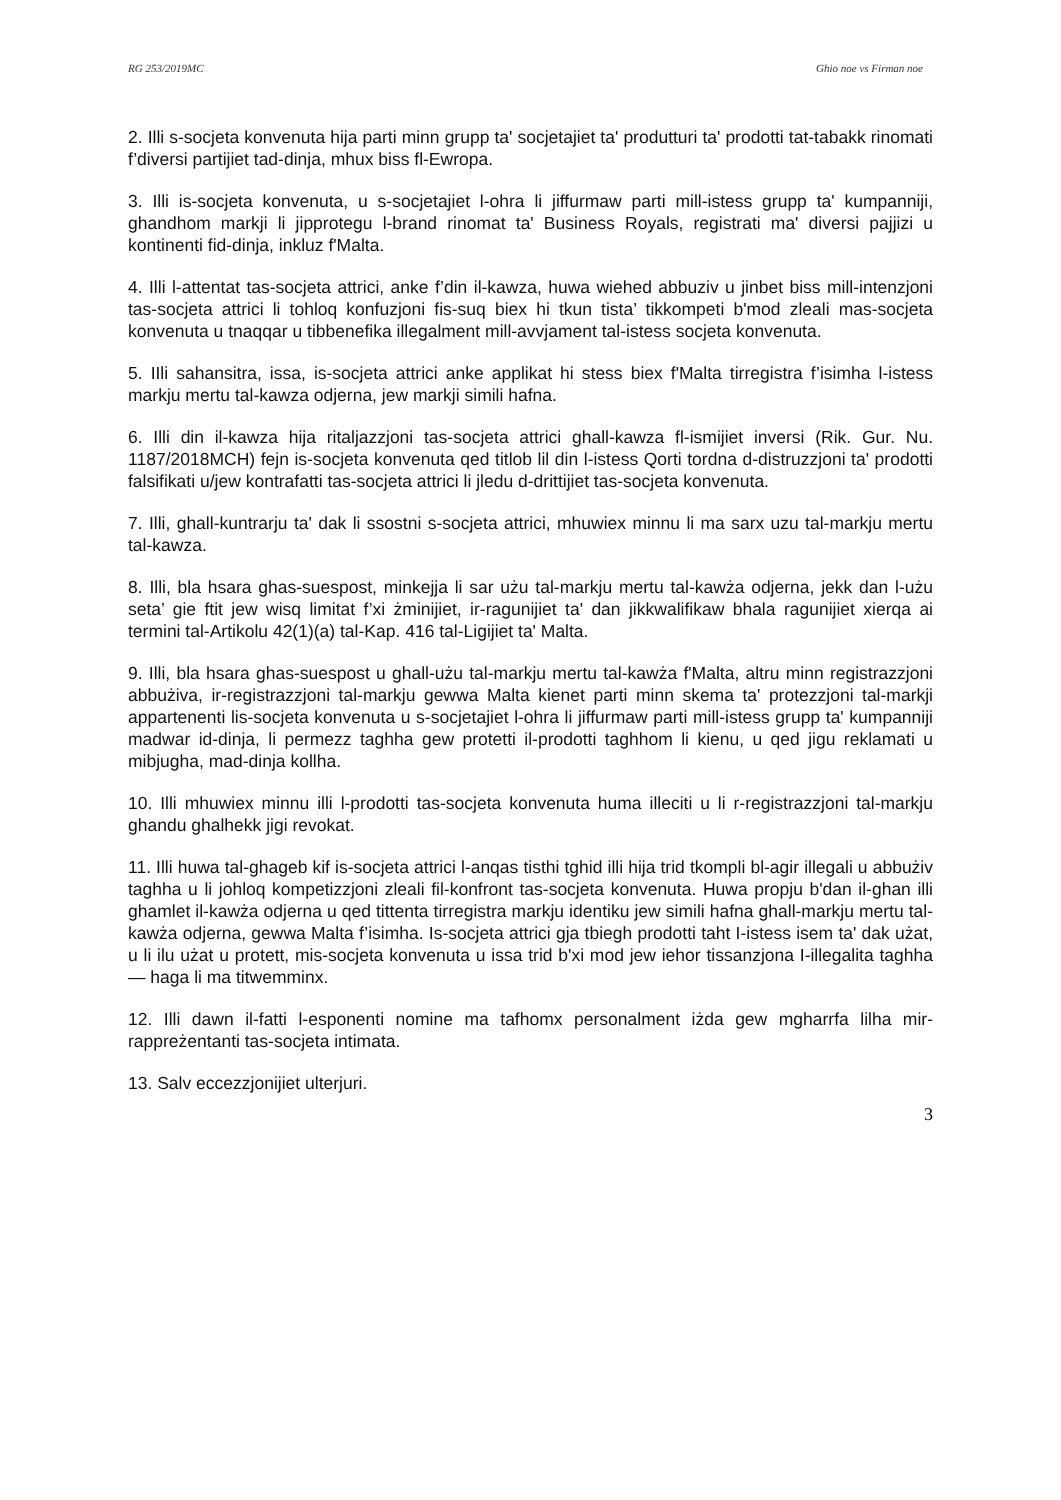RG 253/2019MC Ghio noe vs Firman noe
2. Illi s-socjeta konvenuta hija parti minn grupp ta' socjetajiet ta' produtturi ta' prodotti tat-tabakk rinomati f’diversi partijiet tad-dinja, mhux biss fl-Ewropa.
3. Illi is-socjeta konvenuta, u s-socjetajiet l-ohra li jiffurmaw parti mill-istess grupp ta' kumpanniji, ghandhom markji li jipprotegu l-brand rinomat ta' Business Royals, registrati ma' diversi pajjizi u kontinenti fid-dinja, inkluz f'Malta.
4. Illi l-attentat tas-socjeta attrici, anke f’din il-kawza, huwa wiehed abbuziv u jinbet biss mill-intenzjoni tas-socjeta attrici li tohloq konfuzjoni fis-suq biex hi tkun tista’ tikkompeti b'mod zleali mas-socjeta konvenuta u tnaqqar u tibbenefika illegalment mill-avvjament tal-istess socjeta konvenuta.
5. IIli sahansitra, issa, is-socjeta attrici anke applikat hi stess biex f'Malta tirregistra f’isimha l-istess markju mertu tal-kawza odjerna, jew markji simili hafna.
6. Illi din il-kawza hija ritaljazzjoni tas-socjeta attrici ghall-kawza fl-ismijiet inversi (Rik. Gur. Nu. 1187/2018MCH) fejn is-socjeta konvenuta qed titlob lil din l-istess Qorti tordna d-distruzzjoni ta' prodotti falsifikati u/jew kontrafatti tas-socjeta attrici li jledu d-drittijiet tas-socjeta konvenuta.
7. Illi, ghall-kuntrarju ta' dak li ssostni s-socjeta attrici, mhuwiex minnu li ma sarx uzu tal-markju mertu tal-kawza.
8. Illi, bla hsara ghas-suespost, minkejja li sar użu tal-markju mertu tal-kawża odjerna, jekk dan l-użu seta’ gie ftit jew wisq limitat f’xi żminijiet, ir-ragunijiet ta' dan jikkwalifikaw bhala ragunijiet xierqa ai termini tal-Artikolu 42(1)(a) tal-Kap. 416 tal-Ligijiet ta' Malta.
9. Illi, bla hsara ghas-suespost u ghall-użu tal-markju mertu tal-kawża f'Malta, altru minn registrazzjoni abbużiva, ir-registrazzjoni tal-markju gewwa Malta kienet parti minn skema ta' protezzjoni tal-markji appartenenti lis-socjeta konvenuta u s-socjetajiet l-ohra li jiffurmaw parti mill-istess grupp ta' kumpanniji madwar id-dinja, li permezz taghha gew protetti il-prodotti taghhom li kienu, u qed jigu reklamati u mibjugha, mad-dinja kollha.
10. Illi mhuwiex minnu illi l-prodotti tas-socjeta konvenuta huma illeciti u li r-registrazzjoni tal-markju ghandu ghalhekk jigi revokat.
11. Illi huwa tal-ghageb kif is-socjeta attrici l-anqas tisthi tghid illi hija trid tkompli bl-agir illegali u abbużiv taghha u li johloq kompetizzjoni zleali fil-konfront tas-socjeta konvenuta. Huwa propju b'dan il-ghan illi ghamlet il-kawża odjerna u qed tittenta tirregistra markju identiku jew simili hafna ghall-markju mertu tal-kawża odjerna, gewwa Malta f’isimha. Is-socjeta attrici gja tbiegh prodotti taht I-istess isem ta' dak użat, u li ilu użat u protett, mis-socjeta konvenuta u issa trid b'xi mod jew iehor tissanzjona I-illegalita taghha — haga li ma titwemminx.
12. Illi dawn il-fatti l-esponenti nomine ma tafhomx personalment iżda gew mgharrfa lilha mir-rappreżentanti tas-socjeta intimata.
13. Salv eccezzjonijiet ulterjuri.
3